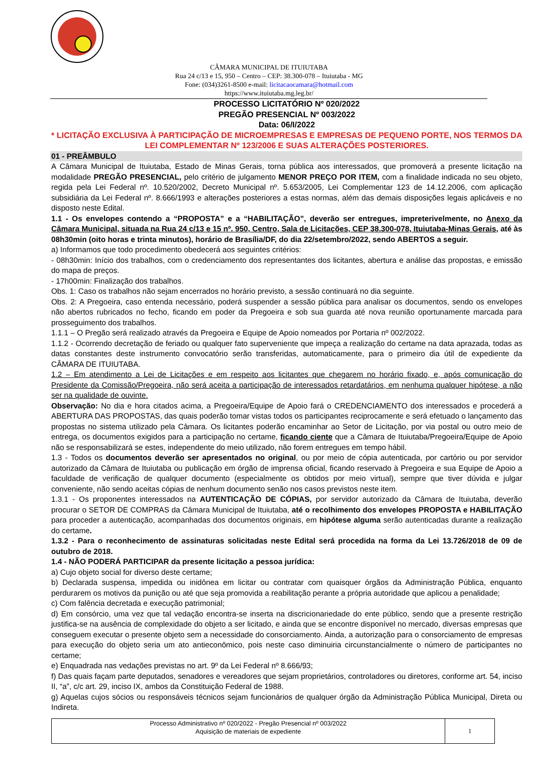CÂMARA MUNICIPAL DE ITUIUTABA
Rua 24 c/13 e 15, 950 – Centro – CEP: 38.300-078 – Ituiutaba - MG
Fone: (034)3261-8500 e-mail: licitacaocamara@hotmail.com
https://www.ituiutaba.mg.leg.br/
PROCESSO LICITATÓRIO Nº 020/2022
PREGÃO PRESENCIAL Nº 003/2022
Data: 06/I/2022
* LICITAÇÃO EXCLUSIVA À PARTICIPAÇÃO DE MICROEMPRESAS E EMPRESAS DE PEQUENO PORTE, NOS TERMOS DA LEI COMPLEMENTAR Nº 123/2006 E SUAS ALTERAÇÕES POSTERIORES.
01 - PREÂMBULO
A Câmara Municipal de Ituiutaba, Estado de Minas Gerais, torna pública aos interessados, que promoverá a presente licitação na modalidade PREGÃO PRESENCIAL, pelo critério de julgamento MENOR PREÇO POR ITEM, com a finalidade indicada no seu objeto, regida pela Lei Federal nº. 10.520/2002, Decreto Municipal nº. 5.653/2005, Lei Complementar 123 de 14.12.2006, com aplicação subsidiária da Lei Federal nº. 8.666/1993 e alterações posteriores a estas normas, além das demais disposições legais aplicáveis e no disposto neste Edital.
1.1 - Os envelopes contendo a “PROPOSTA” e a “HABILITAÇÃO”, deverão ser entregues, impreterivelmente, no Anexo da Câmara Municipal, situada na Rua 24 c/13 e 15 nº. 950, Centro, Sala de Licitações, CEP 38.300-078, Ituiutaba-Minas Gerais, até às 08h30min (oito horas e trinta minutos), horário de Brasília/DF, do dia 22/setembro/2022, sendo ABERTOS a seguir.
a) Informamos que todo procedimento obedecerá aos seguintes critérios:
- 08h30min: Início dos trabalhos, com o credenciamento dos representantes dos licitantes, abertura e análise das propostas, e emissão do mapa de preços.
- 17h00min: Finalização dos trabalhos.
Obs. 1: Caso os trabalhos não sejam encerrados no horário previsto, a sessão continuará no dia seguinte.
Obs. 2: A Pregoeira, caso entenda necessário, poderá suspender a sessão pública para analisar os documentos, sendo os envelopes não abertos rubricados no fecho, ficando em poder da Pregoeira e sob sua guarda até nova reunião oportunamente marcada para prosseguimento dos trabalhos.
1.1.1 – O Pregão será realizado através da Pregoeira e Equipe de Apoio nomeados por Portaria nº 002/2022.
1.1.2 - Ocorrendo decretação de feriado ou qualquer fato superveniente que impeça a realização do certame na data aprazada, todas as datas constantes deste instrumento convocatório serão transferidas, automaticamente, para o primeiro dia útil de expediente da CÂMARA DE ITUIUTABA.
1.2 – Em atendimento a Lei de Licitações e em respeito aos licitantes que chegarem no horário fixado, e, após comunicação do Presidente da Comissão/Pregoeira, não será aceita a participação de interessados retardatários, em nenhuma qualquer hipótese, a não ser na qualidade de ouvinte.
Observação: No dia e hora citados acima, a Pregoeira/Equipe de Apoio fará o CREDENCIAMENTO dos interessados e procederá a ABERTURA DAS PROPOSTAS, das quais poderão tomar vistas todos os participantes reciprocamente e será efetuado o lançamento das propostas no sistema utilizado pela Câmara. Os licitantes poderão encaminhar ao Setor de Licitação, por via postal ou outro meio de entrega, os documentos exigidos para a participação no certame, ficando ciente que a Câmara de Ituiutaba/Pregoeira/Equipe de Apoio não se responsabilizará se estes, independente do meio utilizado, não forem entregues em tempo hábil.
1.3 - Todos os documentos deverão ser apresentados no original, ou por meio de cópia autenticada, por cartório ou por servidor autorizado da Câmara de Ituiutaba ou publicação em órgão de imprensa oficial, ficando reservado à Pregoeira e sua Equipe de Apoio a faculdade de verificação de qualquer documento (especialmente os obtidos por meio virtual), sempre que tiver dúvida e julgar conveniente, não sendo aceitas cópias de nenhum documento senão nos casos previstos neste item.
1.3.1 - Os proponentes interessados na AUTENTICAÇÃO DE CÓPIAS, por servidor autorizado da Câmara de Ituiutaba, deverão procurar o SETOR DE COMPRAS da Câmara Municipal de Ituiutaba, até o recolhimento dos envelopes PROPOSTA e HABILITAÇÃO para proceder a autenticação, acompanhadas dos documentos originais, em hipótese alguma serão autenticadas durante a realização do certame.
1.3.2 - Para o reconhecimento de assinaturas solicitadas neste Edital será procedida na forma da Lei 13.726/2018 de 09 de outubro de 2018.
1.4 - NÃO PODERÁ PARTICIPAR da presente licitação a pessoa jurídica:
a) Cujo objeto social for diverso deste certame;
b) Declarada suspensa, impedida ou inidônea em licitar ou contratar com quaisquer órgãos da Administração Pública, enquanto perdurarem os motivos da punição ou até que seja promovida a reabilitação perante a própria autoridade que aplicou a penalidade;
c) Com falência decretada e execução patrimonial;
d) Em consórcio, uma vez que tal vedação encontra-se inserta na discricionariedade do ente público, sendo que a presente restrição justifica-se na ausência de complexidade do objeto a ser licitado, e ainda que se encontre disponível no mercado, diversas empresas que conseguem executar o presente objeto sem a necessidade do consorciamento. Ainda, a autorização para o consorciamento de empresas para execução do objeto seria um ato antieconômico, pois neste caso diminuiria circunstancialmente o número de participantes no certame;
e) Enquadrada nas vedações previstas no art. 9º da Lei Federal nº 8.666/93;
f) Das quais façam parte deputados, senadores e vereadores que sejam proprietários, controladores ou diretores, conforme art. 54, inciso II, “a”, c/c art. 29, inciso IX, ambos da Constituição Federal de 1988.
g) Aquelas cujos sócios ou responsáveis técnicos sejam funcionários de qualquer órgão da Administração Pública Municipal, Direta ou Indireta.
| Processo Administrativo nº 020/2022 - Pregão Presencial nº 003/2022 Aquisição de materiais de expediente | 1 |